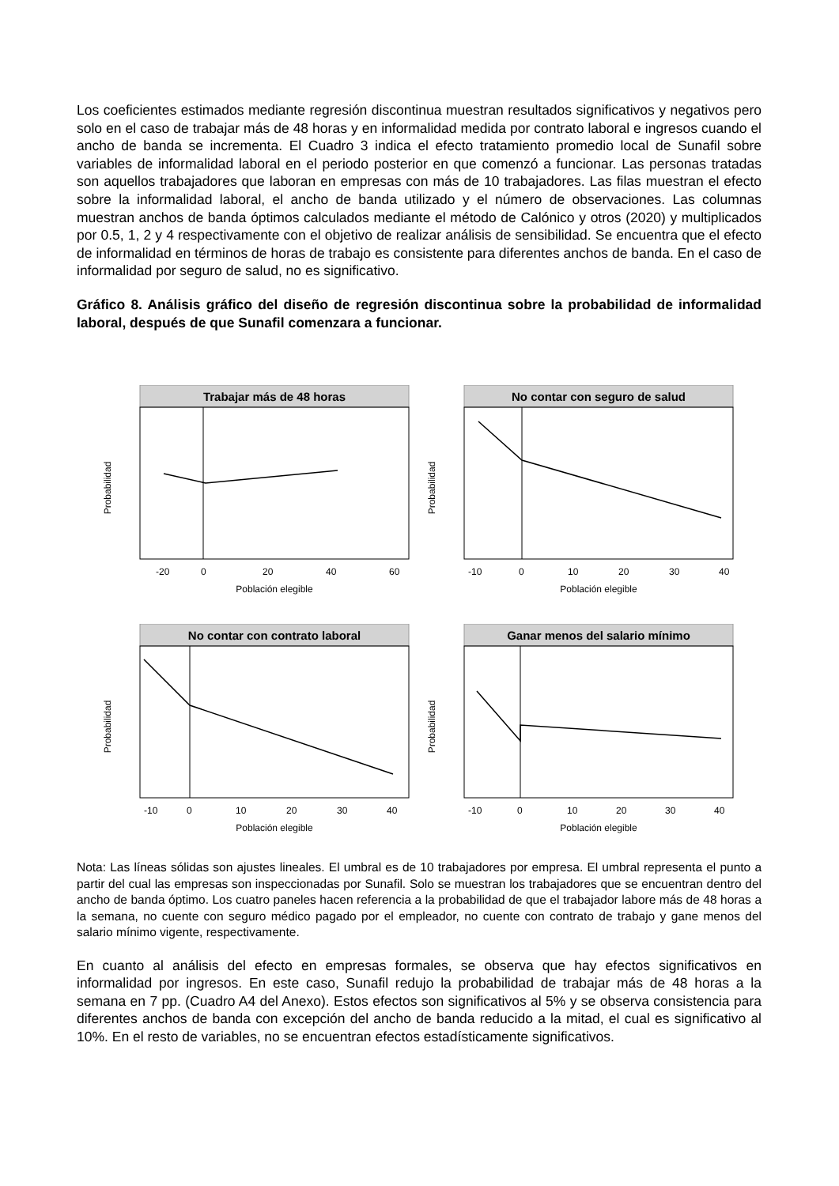Los coeficientes estimados mediante regresión discontinua muestran resultados significativos y negativos pero solo en el caso de trabajar más de 48 horas y en informalidad medida por contrato laboral e ingresos cuando el ancho de banda se incrementa. El Cuadro 3 indica el efecto tratamiento promedio local de Sunafil sobre variables de informalidad laboral en el periodo posterior en que comenzó a funcionar. Las personas tratadas son aquellos trabajadores que laboran en empresas con más de 10 trabajadores. Las filas muestran el efecto sobre la informalidad laboral, el ancho de banda utilizado y el número de observaciones. Las columnas muestran anchos de banda óptimos calculados mediante el método de Calónico y otros (2020) y multiplicados por 0.5, 1, 2 y 4 respectivamente con el objetivo de realizar análisis de sensibilidad. Se encuentra que el efecto de informalidad en términos de horas de trabajo es consistente para diferentes anchos de banda. En el caso de informalidad por seguro de salud, no es significativo.
Gráfico 8. Análisis gráfico del diseño de regresión discontinua sobre la probabilidad de informalidad laboral, después de que Sunafil comenzara a funcionar.
Trabajar más de 48 horas
Probabilidad
-20
0
20
40
60
Población elegible
No contar con seguro de salud
Probabilidad
-10
0
10
20
30
40
Población elegible
No contar con contrato laboral
Probabilidad
-10
0
10
20
30
40
Población elegible
Ganar menos del salario mínimo
Probabilidad
-10
0
10
20
30
40
Población elegible
Nota: Las líneas sólidas son ajustes lineales. El umbral es de 10 trabajadores por empresa. El umbral representa el punto a partir del cual las empresas son inspeccionadas por Sunafil. Solo se muestran los trabajadores que se encuentran dentro del ancho de banda óptimo. Los cuatro paneles hacen referencia a la probabilidad de que el trabajador labore más de 48 horas a la semana, no cuente con seguro médico pagado por el empleador, no cuente con contrato de trabajo y gane menos del salario mínimo vigente, respectivamente.
En cuanto al análisis del efecto en empresas formales, se observa que hay efectos significativos en informalidad por ingresos. En este caso, Sunafil redujo la probabilidad de trabajar más de 48 horas a la semana en 7 pp. (Cuadro A4 del Anexo). Estos efectos son significativos al 5% y se observa consistencia para diferentes anchos de banda con excepción del ancho de banda reducido a la mitad, el cual es significativo al 10%. En el resto de variables, no se encuentran efectos estadísticamente significativos.